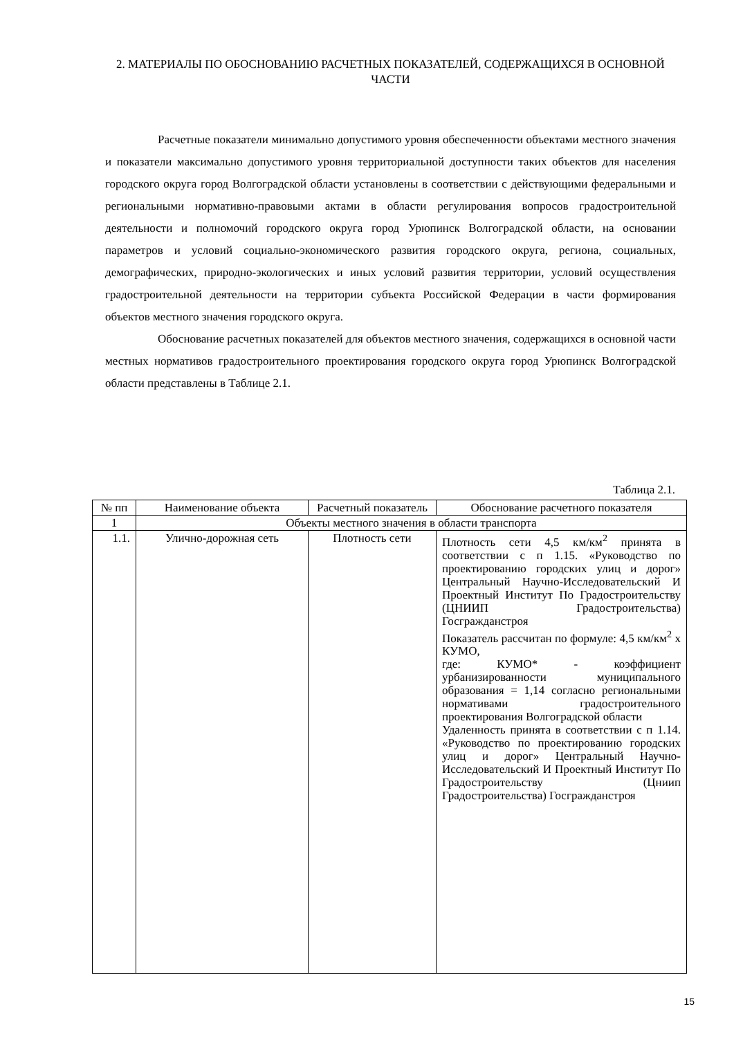2. МАТЕРИАЛЫ ПО ОБОСНОВАНИЮ РАСЧЕТНЫХ ПОКАЗАТЕЛЕЙ, СОДЕРЖАЩИХСЯ В ОСНОВНОЙ ЧАСТИ
Расчетные показатели минимально допустимого уровня обеспеченности объектами местного значения и показатели максимально допустимого уровня территориальной доступности таких объектов для населения городского округа город Волгоградской области установлены в соответствии с действующими федеральными и региональными нормативно-правовыми актами в области регулирования вопросов градостроительной деятельности и полномочий городского округа город Урюпинск Волгоградской области, на основании параметров и условий социально-экономического развития городского округа, региона, социальных, демографических, природно-экологических и иных условий развития территории, условий осуществления градостроительной деятельности на территории субъекта Российской Федерации в части формирования объектов местного значения городского округа.
Обоснование расчетных показателей для объектов местного значения, содержащихся в основной части местных нормативов градостроительного проектирования городского округа город Урюпинск Волгоградской области представлены в Таблице 2.1.
Таблица 2.1.
| № пп | Наименование объекта | Расчетный показатель | Обоснование расчетного показателя |
| 1 | Объекты местного значения в области транспорта | | |
| 1.1. | Улично-дорожная сеть | Плотность сети | Плотность сети 4,5 км/км<sup>2</sup> принята в соответствии с п 1.15. «Руководство по проектированию городских улиц и дорог» Центральный Научно-Исследовательский И Проектный Институт По Градостроительству (ЦНИИП Градостроительства) Госгражданстроя Показатель рассчитан по формуле: 4,5 км/км<sup>2</sup> х КУМО, где: КУМО* - коэффициент урбанизированности муниципального образования = 1,14 согласно региональными нормативами градостроительного проектирования Волгоградской области Удаленность принята в соответствии с п 1.14. «Руководство по проектированию городских улиц и дорог» Центральный Научно-Исследовательский И Проектный Институт По Градостроительству (Цниип Градостроительства) Госгражданстроя |
15